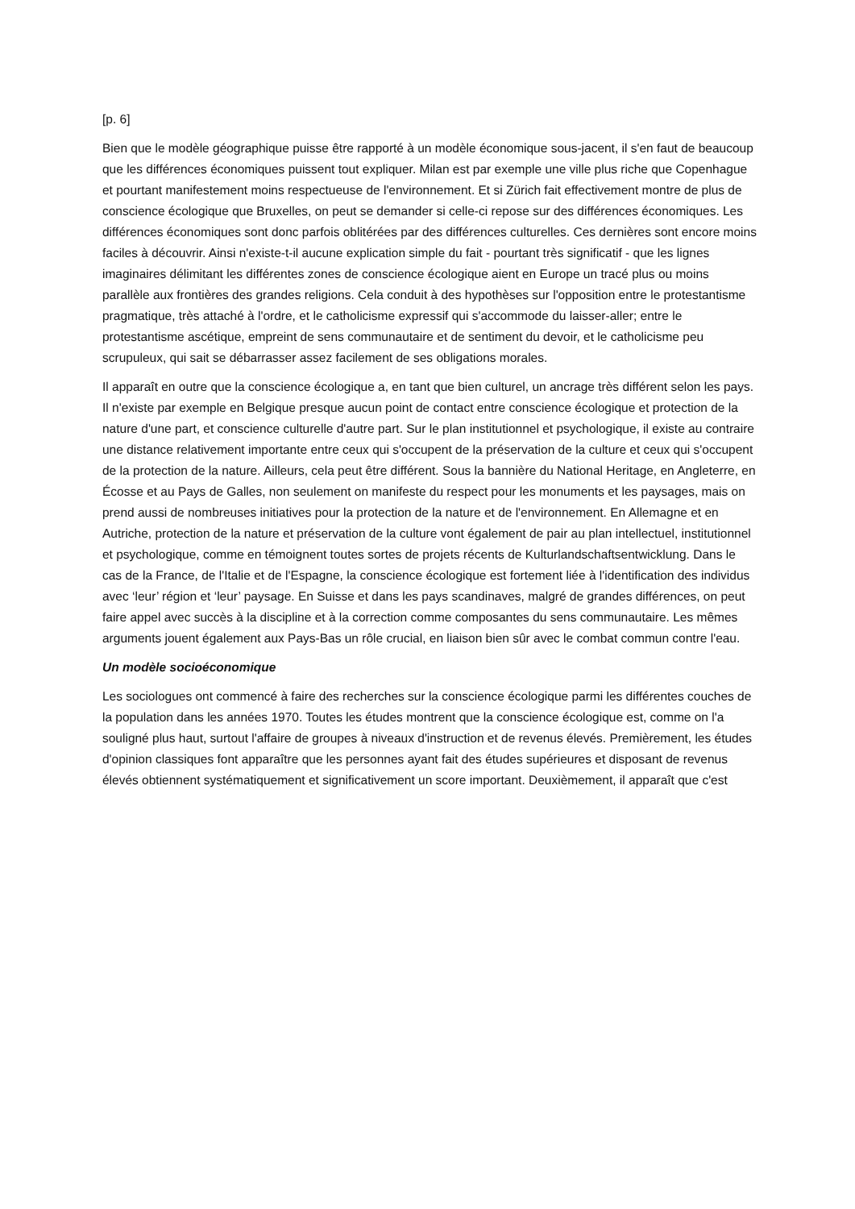[p. 6]
Bien que le modèle géographique puisse être rapporté à un modèle économique sous-jacent, il s'en faut de beaucoup que les différences économiques puissent tout expliquer. Milan est par exemple une ville plus riche que Copenhague et pourtant manifestement moins respectueuse de l'environnement. Et si Zürich fait effectivement montre de plus de conscience écologique que Bruxelles, on peut se demander si celle-ci repose sur des différences économiques. Les différences économiques sont donc parfois oblitérées par des différences culturelles. Ces dernières sont encore moins faciles à découvrir. Ainsi n'existe-t-il aucune explication simple du fait - pourtant très significatif - que les lignes imaginaires délimitant les différentes zones de conscience écologique aient en Europe un tracé plus ou moins parallèle aux frontières des grandes religions. Cela conduit à des hypothèses sur l'opposition entre le protestantisme pragmatique, très attaché à l'ordre, et le catholicisme expressif qui s'accommode du laisser-aller; entre le protestantisme ascétique, empreint de sens communautaire et de sentiment du devoir, et le catholicisme peu scrupuleux, qui sait se débarrasser assez facilement de ses obligations morales.
Il apparaît en outre que la conscience écologique a, en tant que bien culturel, un ancrage très différent selon les pays. Il n'existe par exemple en Belgique presque aucun point de contact entre conscience écologique et protection de la nature d'une part, et conscience culturelle d'autre part. Sur le plan institutionnel et psychologique, il existe au contraire une distance relativement importante entre ceux qui s'occupent de la préservation de la culture et ceux qui s'occupent de la protection de la nature. Ailleurs, cela peut être différent. Sous la bannière du National Heritage, en Angleterre, en Écosse et au Pays de Galles, non seulement on manifeste du respect pour les monuments et les paysages, mais on prend aussi de nombreuses initiatives pour la protection de la nature et de l'environnement. En Allemagne et en Autriche, protection de la nature et préservation de la culture vont également de pair au plan intellectuel, institutionnel et psychologique, comme en témoignent toutes sortes de projets récents de Kulturlandschaftsentwicklung. Dans le cas de la France, de l'Italie et de l'Espagne, la conscience écologique est fortement liée à l'identification des individus avec ‘leur’ région et ‘leur’ paysage. En Suisse et dans les pays scandinaves, malgré de grandes différences, on peut faire appel avec succès à la discipline et à la correction comme composantes du sens communautaire. Les mêmes arguments jouent également aux Pays-Bas un rôle crucial, en liaison bien sûr avec le combat commun contre l'eau.
Un modèle socioéconomique
Les sociologues ont commencé à faire des recherches sur la conscience écologique parmi les différentes couches de la population dans les années 1970. Toutes les études montrent que la conscience écologique est, comme on l'a souligné plus haut, surtout l'affaire de groupes à niveaux d'instruction et de revenus élevés. Premièrement, les études d'opinion classiques font apparaître que les personnes ayant fait des études supérieures et disposant de revenus élevés obtiennent systématiquement et significativement un score important. Deuxièmement, il apparaît que c'est